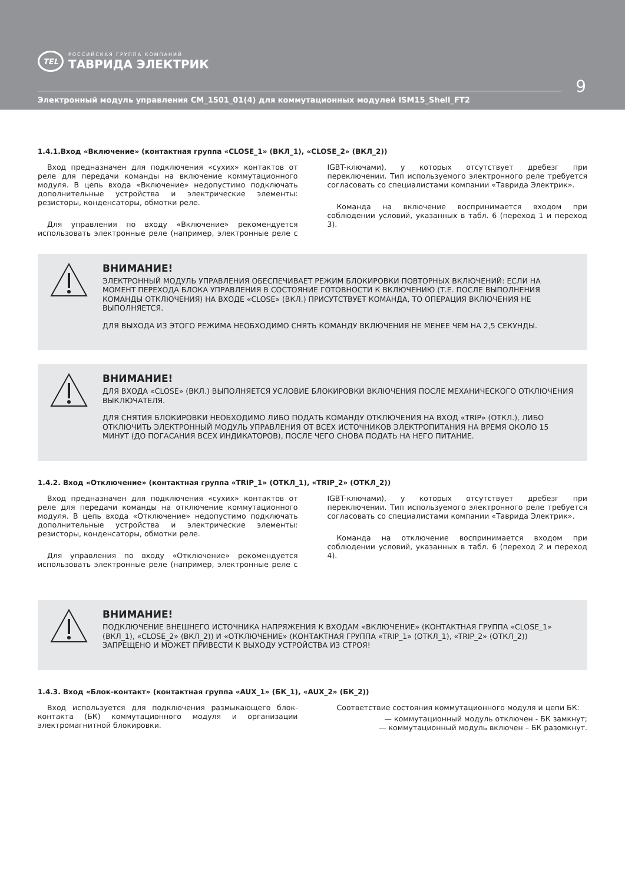TEL
РОССИЙСКАЯ ГРУППА КОМПАНИЙ
ТАВРИДА ЭЛЕКТРИК
9
Электронный модуль управления CM_1501_01(4) для коммутационных модулей ISM15_Shell_FT2
1.4.1.Вход «Включение» (контактная группа «CLOSE_1» (ВКЛ_1), «CLOSE_2» (ВКЛ_2))
Вход предназначен для подключения «сухих» контактов от реле для передачи команды на включение коммутационного модуля. В цепь входа «Включение» недопустимо подключать дополнительные устройства и электрические элементы: резисторы, конденсаторы, обмотки реле.
Для управления по входу «Включение» рекомендуется использовать электронные реле (например, электронные реле с IGBT-ключами), у которых отсутствует дребезг при переключении. Тип используемого электронного реле требуется согласовать со специалистами компании «Таврида Электрик».
Команда на включение воспринимается входом при соблюдении условий, указанных в табл. 6 (переход 1 и переход 3).
ВНИМАНИЕ!
ЭЛЕКТРОННЫЙ МОДУЛЬ УПРАВЛЕНИЯ ОБЕСПЕЧИВАЕТ РЕЖИМ БЛОКИРОВКИ ПОВТОРНЫХ ВКЛЮЧЕНИЙ: ЕСЛИ НА МОМЕНТ ПЕРЕХОДА БЛОКА УПРАВЛЕНИЯ В СОСТОЯНИЕ ГОТОВНОСТИ К ВКЛЮЧЕНИЮ (Т.Е. ПОСЛЕ ВЫПОЛНЕНИЯ КОМАНДЫ ОТКЛЮЧЕНИЯ) НА ВХОДЕ «CLOSE» (ВКЛ.) ПРИСУТСТВУЕТ КОМАНДА, ТО ОПЕРАЦИЯ ВКЛЮЧЕНИЯ НЕ ВЫПОЛНЯЕТСЯ.
ДЛЯ ВЫХОДА ИЗ ЭТОГО РЕЖИМА НЕОБХОДИМО СНЯТЬ КОМАНДУ ВКЛЮЧЕНИЯ НЕ МЕНЕЕ ЧЕМ НА 2,5 СЕКУНДЫ.
ВНИМАНИЕ!
ДЛЯ ВХОДА «CLOSE» (ВКЛ.) ВЫПОЛНЯЕТСЯ УСЛОВИЕ БЛОКИРОВКИ ВКЛЮЧЕНИЯ ПОСЛЕ МЕХАНИЧЕСКОГО ОТКЛЮЧЕНИЯ ВЫКЛЮЧАТЕЛЯ.
ДЛЯ СНЯТИЯ БЛОКИРОВКИ НЕОБХОДИМО ЛИБО ПОДАТЬ КОМАНДУ ОТКЛЮЧЕНИЯ НА ВХОД «TRIP» (ОТКЛ.), ЛИБО ОТКЛЮЧИТЬ ЭЛЕКТРОННЫЙ МОДУЛЬ УПРАВЛЕНИЯ ОТ ВСЕХ ИСТОЧНИКОВ ЭЛЕКТРОПИТАНИЯ НА ВРЕМЯ ОКОЛО 15 МИНУТ (ДО ПОГАСАНИЯ ВСЕХ ИНДИКАТОРОВ), ПОСЛЕ ЧЕГО СНОВА ПОДАТЬ НА НЕГО ПИТАНИЕ.
1.4.2. Вход «Отключение» (контактная группа «TRIP_1» (ОТКЛ_1), «TRIP_2» (ОТКЛ_2))
Вход предназначен для подключения «сухих» контактов от реле для передачи команды на отключение коммутационного модуля. В цепь входа «Отключение» недопустимо подключать дополнительные устройства и электрические элементы: резисторы, конденсаторы, обмотки реле.
Для управления по входу «Отключение» рекомендуется использовать электронные реле (например, электронные реле с IGBT-ключами), у которых отсутствует дребезг при переключении. Тип используемого электронного реле требуется согласовать со специалистами компании «Таврида Электрик».
Команда на отключение воспринимается входом при соблюдении условий, указанных в табл. 6 (переход 2 и переход 4).
ВНИМАНИЕ!
ПОДКЛЮЧЕНИЕ ВНЕШНЕГО ИСТОЧНИКА НАПРЯЖЕНИЯ К ВХОДАМ «ВКЛЮЧЕНИЕ» (КОНТАКТНАЯ ГРУППА «CLOSE_1» (ВКЛ_1), «CLOSE_2» (ВКЛ_2)) И «ОТКЛЮЧЕНИЕ» (КОНТАКТНАЯ ГРУППА «TRIP_1» (ОТКЛ_1), «TRIP_2» (ОТКЛ_2)) ЗАПРЕЩЕНО И МОЖЕТ ПРИВЕСТИ К ВЫХОДУ УСТРОЙСТВА ИЗ СТРОЯ!
1.4.3. Вход «Блок-контакт» (контактная группа «AUX_1» (БК_1), «AUX_2» (БК_2))
Вход используется для подключения размыкающего блок-контакта (БК) коммутационного модуля и организации электромагнитной блокировки.
Соответствие состояния коммутационного модуля и цепи БК:
— коммутационный модуль отключен - БК замкнут;
— коммутационный модуль включен – БК разомкнут.